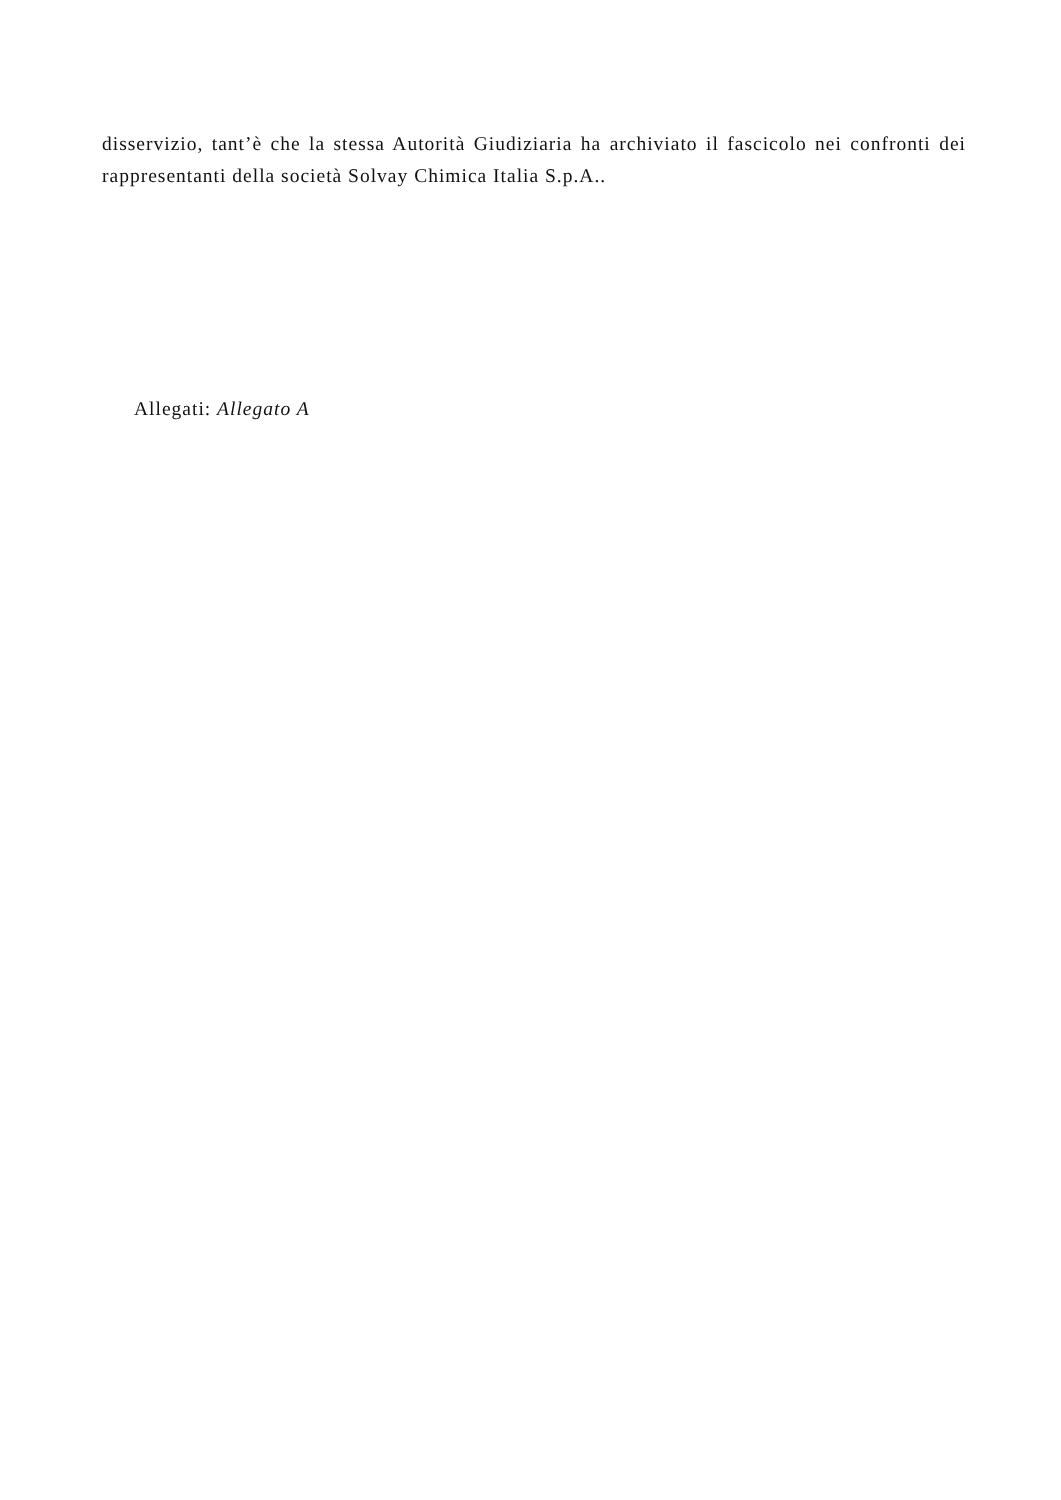disservizio, tant’è che la stessa Autorità Giudiziaria ha archiviato il fascicolo nei confronti dei rappresentanti della società Solvay Chimica Italia S.p.A..
Allegati: Allegato A